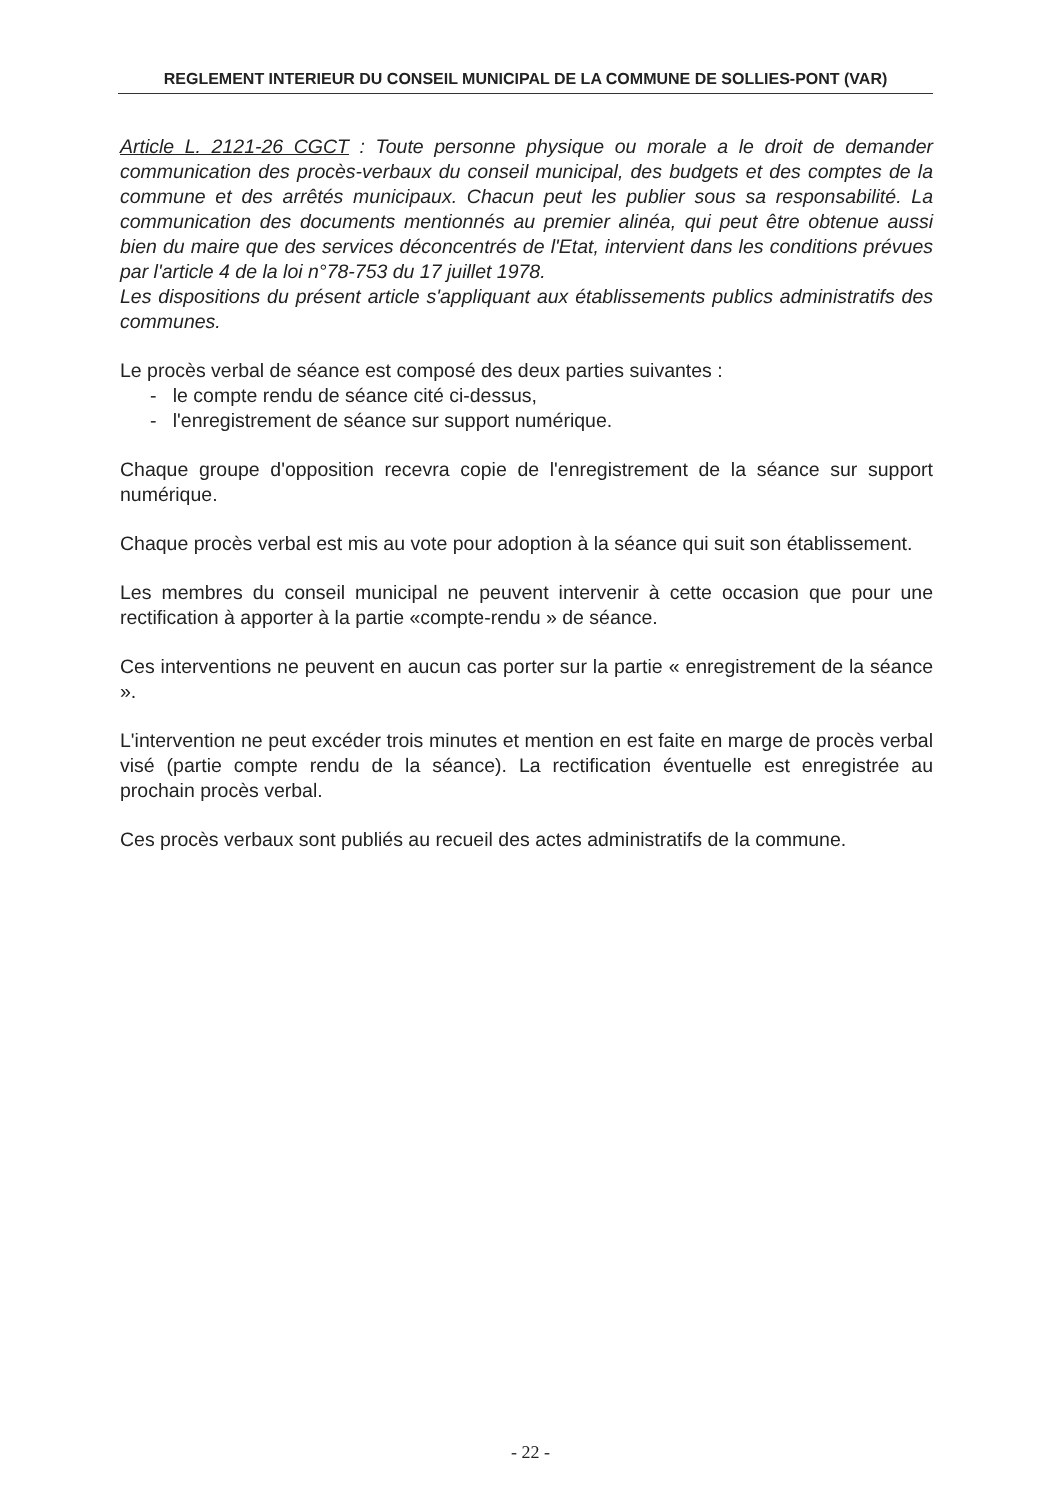REGLEMENT INTERIEUR DU CONSEIL MUNICIPAL DE LA COMMUNE DE SOLLIES-PONT (VAR)
Article L. 2121-26 CGCT : Toute personne physique ou morale a le droit de demander communication des procès-verbaux du conseil municipal, des budgets et des comptes de la commune et des arrêtés municipaux. Chacun peut les publier sous sa responsabilité. La communication des documents mentionnés au premier alinéa, qui peut être obtenue aussi bien du maire que des services déconcentrés de l'Etat, intervient dans les conditions prévues par l'article 4 de la loi n°78-753 du 17 juillet 1978.
Les dispositions du présent article s'appliquant aux établissements publics administratifs des communes.
Le procès verbal de séance est composé des deux parties suivantes :
- le compte rendu de séance cité ci-dessus,
- l'enregistrement de séance sur support numérique.
Chaque groupe d'opposition recevra copie de l'enregistrement de la séance sur support numérique.
Chaque procès verbal est mis au vote pour adoption à la séance qui suit son établissement.
Les membres du conseil municipal ne peuvent intervenir à cette occasion que pour une rectification à apporter à la partie «compte-rendu » de séance.
Ces interventions ne peuvent en aucun cas porter sur la partie « enregistrement de la séance ».
L'intervention ne peut excéder trois minutes et mention en est faite en marge de procès verbal visé (partie compte rendu de la séance). La rectification éventuelle est enregistrée au prochain procès verbal.
Ces procès verbaux sont publiés au recueil des actes administratifs de la commune.
- 22 -